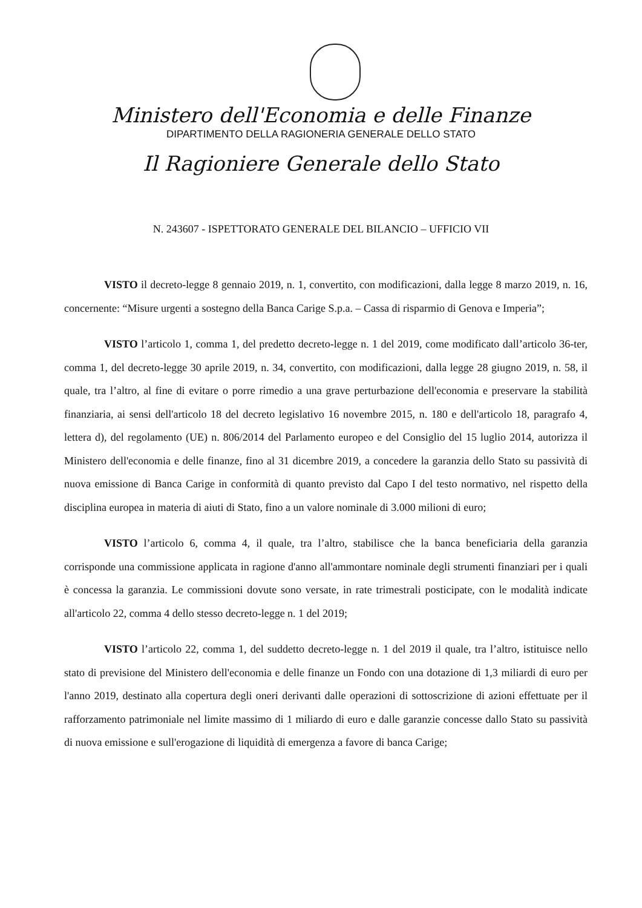Ministero dell'Economia e delle Finanze
DIPARTIMENTO DELLA RAGIONERIA GENERALE DELLO STATO
Il Ragioniere Generale dello Stato
N. 243607 - ISPETTORATO GENERALE DEL BILANCIO – UFFICIO VII
VISTO il decreto-legge 8 gennaio 2019, n. 1, convertito, con modificazioni, dalla legge 8 marzo 2019, n. 16, concernente: “Misure urgenti a sostegno della Banca Carige S.p.a. – Cassa di risparmio di Genova e Imperia”;
VISTO l’articolo 1, comma 1, del predetto decreto-legge n. 1 del 2019, come modificato dall’articolo 36-ter, comma 1, del decreto-legge 30 aprile 2019, n. 34, convertito, con modificazioni, dalla legge 28 giugno 2019, n. 58, il quale, tra l’altro, al fine di evitare o porre rimedio a una grave perturbazione dell'economia e preservare la stabilità finanziaria, ai sensi dell'articolo 18 del decreto legislativo 16 novembre 2015, n. 180 e dell'articolo 18, paragrafo 4, lettera d), del regolamento (UE) n. 806/2014 del Parlamento europeo e del Consiglio del 15 luglio 2014, autorizza il Ministero dell'economia e delle finanze, fino al 31 dicembre 2019, a concedere la garanzia dello Stato su passività di nuova emissione di Banca Carige in conformità di quanto previsto dal Capo I del testo normativo, nel rispetto della disciplina europea in materia di aiuti di Stato, fino a un valore nominale di 3.000 milioni di euro;
VISTO l’articolo 6, comma 4, il quale, tra l’altro, stabilisce che la banca beneficiaria della garanzia corrisponde una commissione applicata in ragione d'anno all'ammontare nominale degli strumenti finanziari per i quali è concessa la garanzia. Le commissioni dovute sono versate, in rate trimestrali posticipate, con le modalità indicate all'articolo 22, comma 4 dello stesso decreto-legge n. 1 del 2019;
VISTO l’articolo 22, comma 1, del suddetto decreto-legge n. 1 del 2019 il quale, tra l’altro, istituisce nello stato di previsione del Ministero dell'economia e delle finanze un Fondo con una dotazione di 1,3 miliardi di euro per l'anno 2019, destinato alla copertura degli oneri derivanti dalle operazioni di sottoscrizione di azioni effettuate per il rafforzamento patrimoniale nel limite massimo di 1 miliardo di euro e dalle garanzie concesse dallo Stato su passività di nuova emissione e sull'erogazione di liquidità di emergenza a favore di banca Carige;